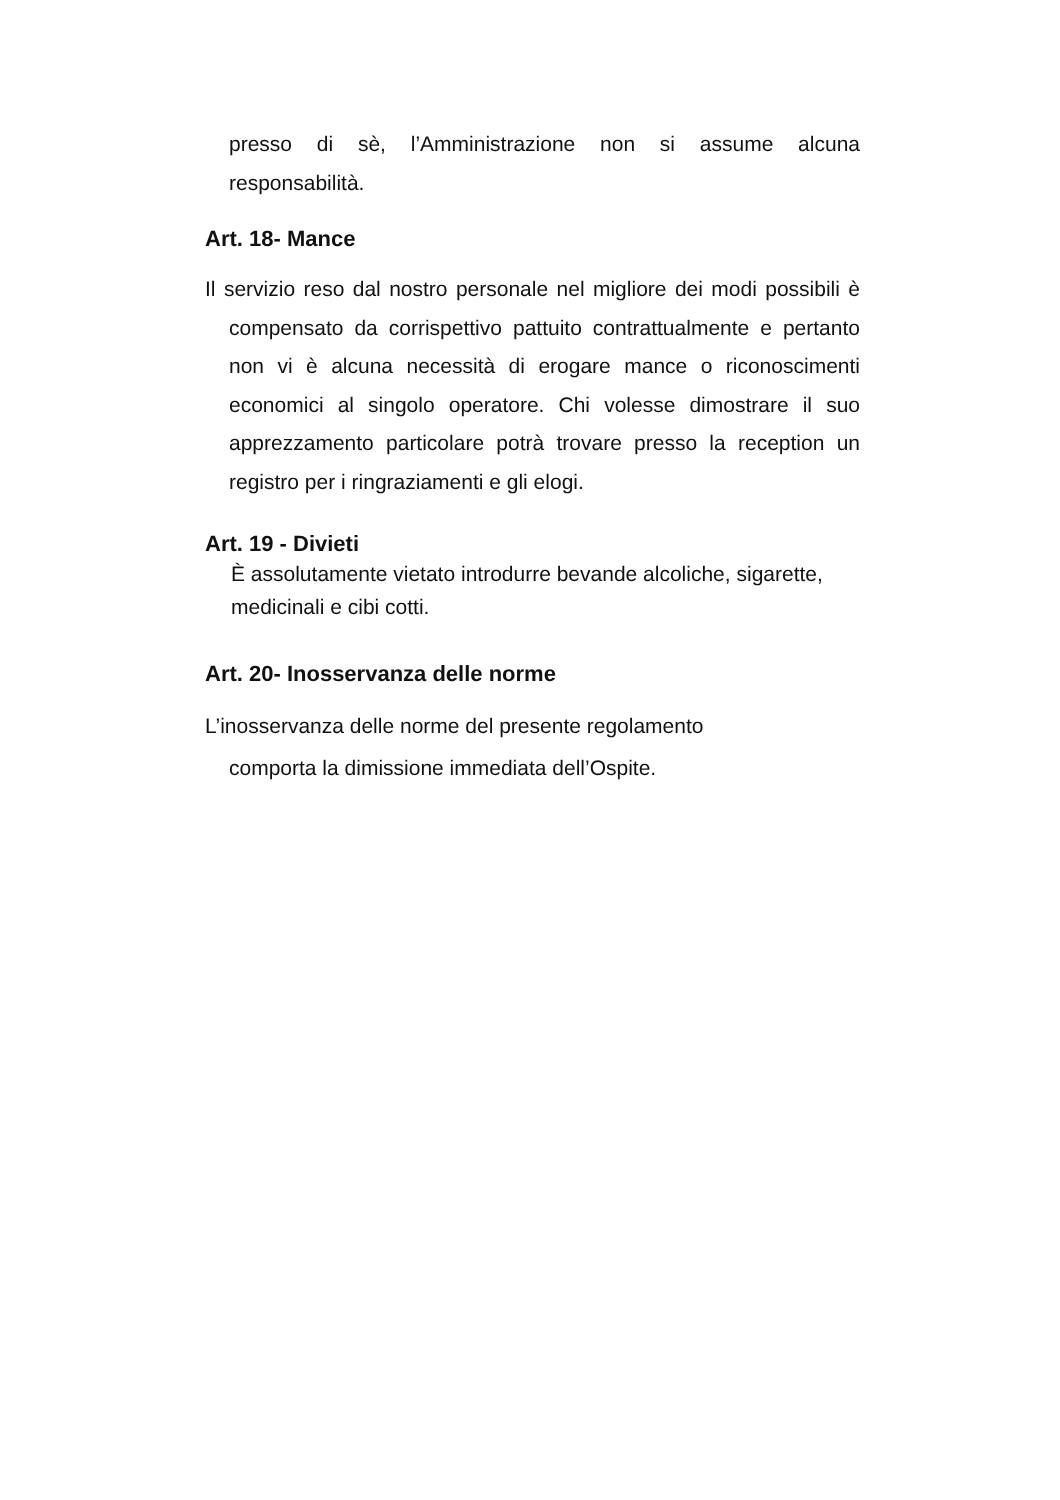presso di sè, l’Amministrazione non si assume alcuna responsabilità.
Art. 18- Mance
Il servizio reso dal nostro personale nel migliore dei modi possibili è compensato da corrispettivo pattuito contrattualmente e pertanto non vi è alcuna necessità di erogare mance o riconoscimenti economici al singolo operatore. Chi volesse dimostrare il suo apprezzamento particolare potrà trovare presso la reception un registro per i ringraziamenti e gli elogi.
Art. 19 - Divieti
È assolutamente vietato introdurre bevande alcoliche, sigarette, medicinali e cibi cotti.
Art. 20- Inosservanza delle norme
L’inosservanza delle norme del presente regolamento
comporta la dimissione immediata dell’Ospite.